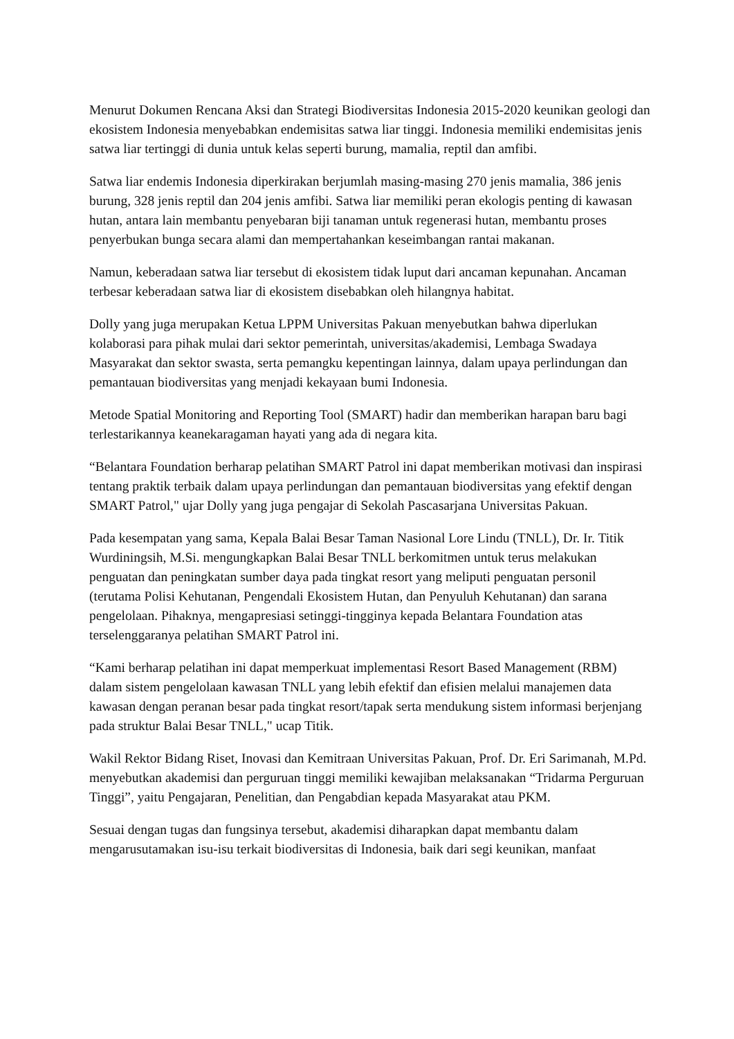Menurut Dokumen Rencana Aksi dan Strategi Biodiversitas Indonesia 2015-2020 keunikan geologi dan ekosistem Indonesia menyebabkan endemisitas satwa liar tinggi. Indonesia memiliki endemisitas jenis satwa liar tertinggi di dunia untuk kelas seperti burung, mamalia, reptil dan amfibi.
Satwa liar endemis Indonesia diperkirakan berjumlah masing-masing 270 jenis mamalia, 386 jenis burung, 328 jenis reptil dan 204 jenis amfibi. Satwa liar memiliki peran ekologis penting di kawasan hutan, antara lain membantu penyebaran biji tanaman untuk regenerasi hutan, membantu proses penyerbukan bunga secara alami dan mempertahankan keseimbangan rantai makanan.
Namun, keberadaan satwa liar tersebut di ekosistem tidak luput dari ancaman kepunahan. Ancaman terbesar keberadaan satwa liar di ekosistem disebabkan oleh hilangnya habitat.
Dolly yang juga merupakan Ketua LPPM Universitas Pakuan menyebutkan bahwa diperlukan kolaborasi para pihak mulai dari sektor pemerintah, universitas/akademisi, Lembaga Swadaya Masyarakat dan sektor swasta, serta pemangku kepentingan lainnya, dalam upaya perlindungan dan pemantauan biodiversitas yang menjadi kekayaan bumi Indonesia.
Metode Spatial Monitoring and Reporting Tool (SMART) hadir dan memberikan harapan baru bagi terlestarikannya keanekaragaman hayati yang ada di negara kita.
“Belantara Foundation berharap pelatihan SMART Patrol ini dapat memberikan motivasi dan inspirasi tentang praktik terbaik dalam upaya perlindungan dan pemantauan biodiversitas yang efektif dengan SMART Patrol," ujar Dolly yang juga pengajar di Sekolah Pascasarjana Universitas Pakuan.
Pada kesempatan yang sama, Kepala Balai Besar Taman Nasional Lore Lindu (TNLL), Dr. Ir. Titik Wurdiningsih, M.Si. mengungkapkan Balai Besar TNLL berkomitmen untuk terus melakukan penguatan dan peningkatan sumber daya pada tingkat resort yang meliputi penguatan personil (terutama Polisi Kehutanan, Pengendali Ekosistem Hutan, dan Penyuluh Kehutanan) dan sarana pengelolaan. Pihaknya, mengapresiasi setinggi-tingginya kepada Belantara Foundation atas terselenggaranya pelatihan SMART Patrol ini.
“Kami berharap pelatihan ini dapat memperkuat implementasi Resort Based Management (RBM) dalam sistem pengelolaan kawasan TNLL yang lebih efektif dan efisien melalui manajemen data kawasan dengan peranan besar pada tingkat resort/tapak serta mendukung sistem informasi berjenjang pada struktur Balai Besar TNLL," ucap Titik.
Wakil Rektor Bidang Riset, Inovasi dan Kemitraan Universitas Pakuan, Prof. Dr. Eri Sarimanah, M.Pd. menyebutkan akademisi dan perguruan tinggi memiliki kewajiban melaksanakan “Tridarma Perguruan Tinggi”, yaitu Pengajaran, Penelitian, dan Pengabdian kepada Masyarakat atau PKM.
Sesuai dengan tugas dan fungsinya tersebut, akademisi diharapkan dapat membantu dalam mengarusutamakan isu-isu terkait biodiversitas di Indonesia, baik dari segi keunikan, manfaat